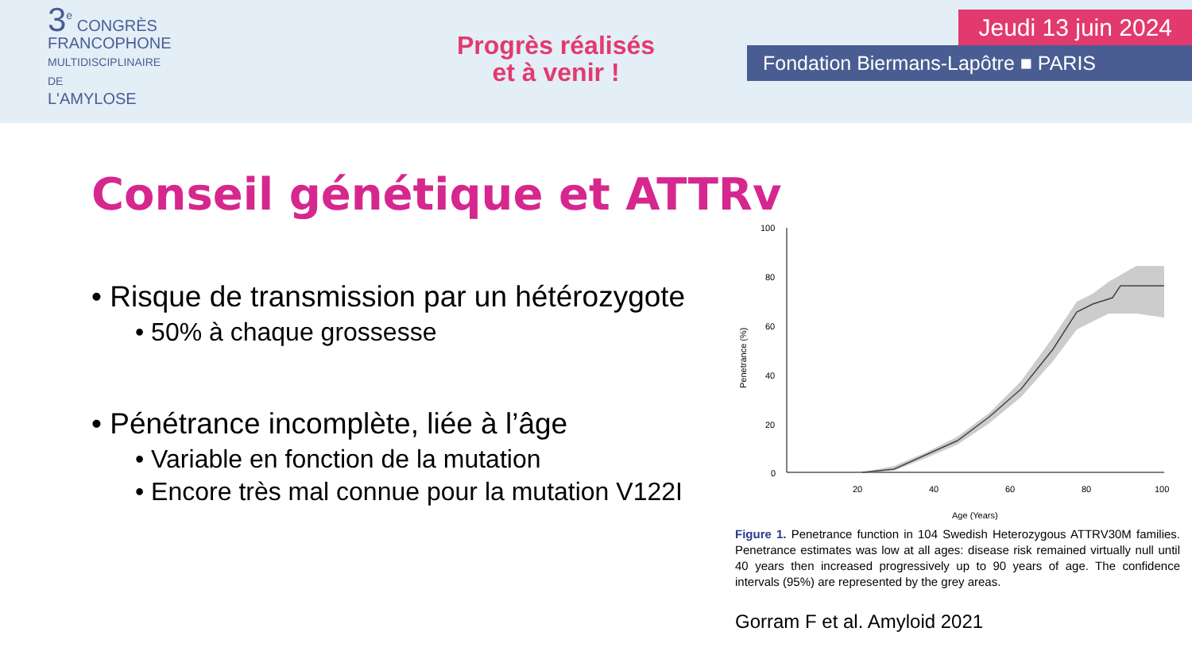3<sup>e</sup> CONGRÈS
FRANCOPHONE
MULTIDISCIPLINAIRE DE
L'AMYLOSE
Progrès réalisés
et à venir !
Jeudi 13 juin 2024
Fondation Biermans-Lapôtre ■ PARIS
Conseil génétique et ATTRv
• Risque de transmission par un hétérozygote
• 50% à chaque grossesse
• Pénétrance incomplète, liée à l’âge
• Variable en fonction de la mutation
• Encore très mal connue pour la mutation V122I
Penetrance (%)
100
80
60
40
20
0
20
40
60
80
100
Age (Years)
Figure 1. Penetrance function in 104 Swedish Heterozygous ATTRV30M families. Penetrance estimates was low at all ages: disease risk remained virtually null until 40 years then increased progressively up to 90 years of age. The confidence intervals (95%) are represented by the grey areas.
Gorram F et al. Amyloid 2021